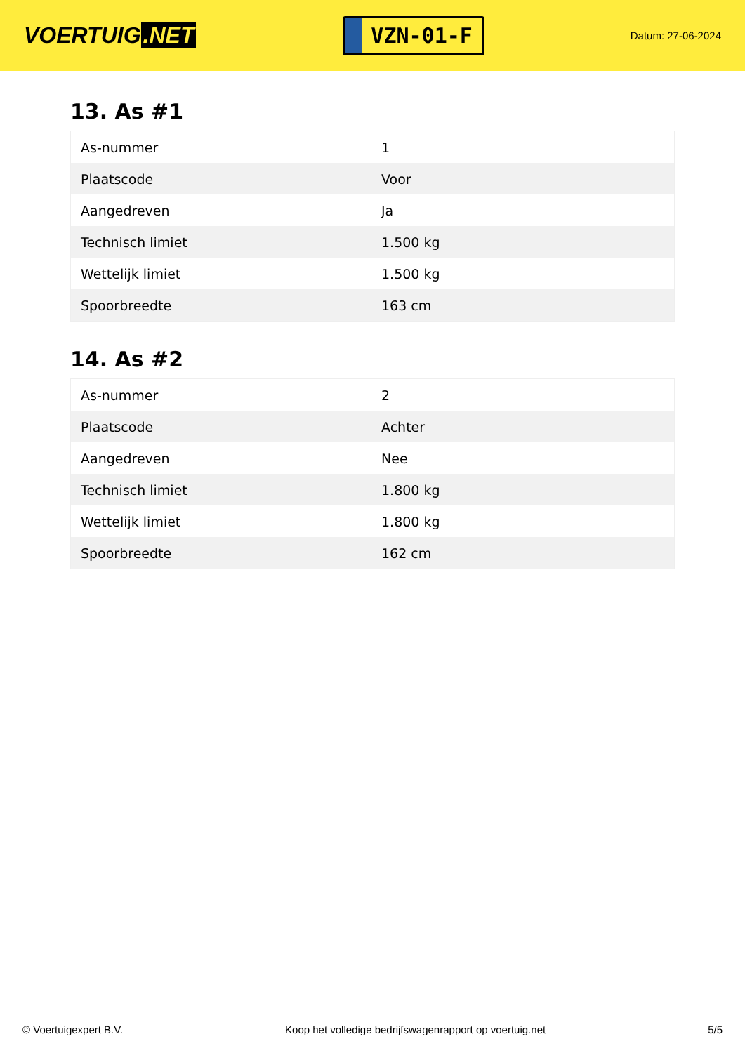VOERTUIG.NET
VZN-01-F
Datum: 27-06-2024
13. As #1
| As-nummer | 1 |
| Plaatscode | Voor |
| Aangedreven | Ja |
| Technisch limiet | 1.500 kg |
| Wettelijk limiet | 1.500 kg |
| Spoorbreedte | 163 cm |
14. As #2
| As-nummer | 2 |
| Plaatscode | Achter |
| Aangedreven | Nee |
| Technisch limiet | 1.800 kg |
| Wettelijk limiet | 1.800 kg |
| Spoorbreedte | 162 cm |
© Voertuigexpert B.V. Koop het volledige bedrijfswagenrapport op voertuig.net
5/5